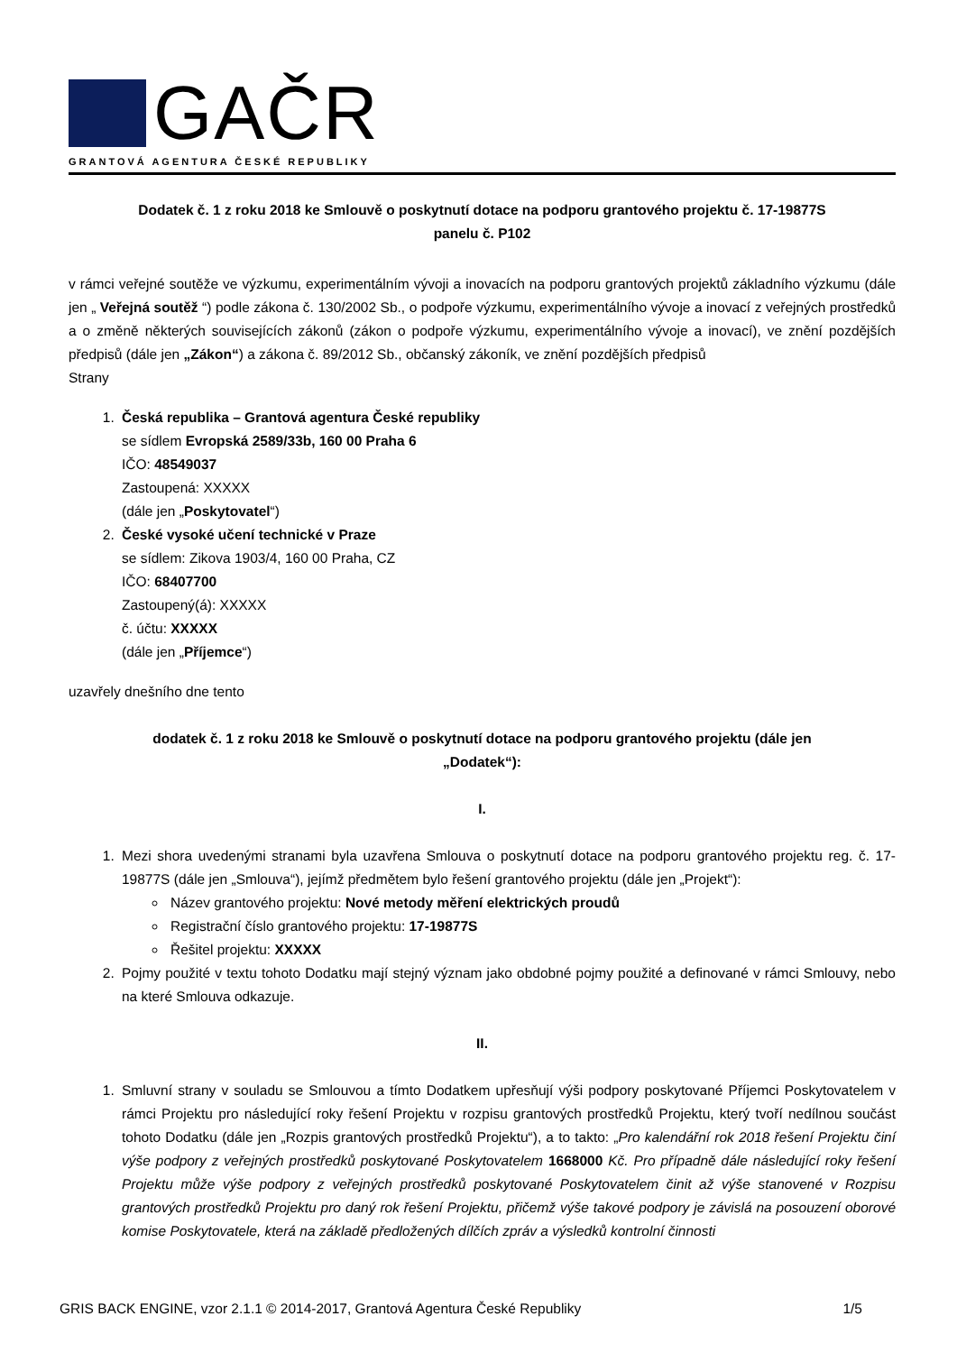GAČR
GRANTOVÁ AGENTURA ČESKÉ REPUBLIKY
Dodatek č. 1 z roku 2018 ke Smlouvě o poskytnutí dotace na podporu grantového projektu č. 17-19877S
panelu č. P102
v rámci veřejné soutěže ve výzkumu, experimentálním vývoji a inovacích na podporu grantových projektů základního výzkumu (dále jen „ Veřejná soutěž “) podle zákona č. 130/2002 Sb., o podpoře výzkumu, experimentálního vývoje a inovací z veřejných prostředků a o změně některých souvisejících zákonů (zákon o podpoře výzkumu, experimentálního vývoje a inovací), ve znění pozdějších předpisů (dále jen „Zákon“) a zákona č. 89/2012 Sb., občanský zákoník, ve znění pozdějších předpisů
Strany
1. Česká republika – Grantová agentura České republiky
se sídlem Evropská 2589/33b, 160 00 Praha 6
IČO: 48549037
Zastoupená: XXXXX
(dále jen „Poskytovatel“)
2. České vysoké učení technické v Praze
se sídlem: Zikova 1903/4, 160 00 Praha, CZ
IČO: 68407700
Zastoupený(á): XXXXX
č. účtu: XXXXX
(dále jen „Příjemce“)
uzavřely dnešního dne tento
dodatek č. 1 z roku 2018 ke Smlouvě o poskytnutí dotace na podporu grantového projektu (dále jen
„Dodatek“):
I.
1. Mezi shora uvedenými stranami byla uzavřena Smlouva o poskytnutí dotace na podporu grantového projektu reg. č. 17-19877S (dále jen „Smlouva“), jejímž předmětem bylo řešení grantového projektu (dále jen „Projekt“):
Název grantového projektu: Nové metody měření elektrických proudů
Registrační číslo grantového projektu: 17-19877S
Řešitel projektu: XXXXX
2. Pojmy použité v textu tohoto Dodatku mají stejný význam jako obdobné pojmy použité a definované v rámci Smlouvy, nebo na které Smlouva odkazuje.
II.
1. Smluvní strany v souladu se Smlouvou a tímto Dodatkem upřesňují výši podpory poskytované Příjemci Poskytovatelem v rámci Projektu pro následující roky řešení Projektu v rozpisu grantových prostředků Projektu, který tvoří nedílnou součást tohoto Dodatku (dále jen „Rozpis grantových prostředků Projektu“), a to takto: „Pro kalendářní rok 2018 řešení Projektu činí výše podpory z veřejných prostředků poskytované Poskytovatelem 1668000 Kč. Pro případně dále následující roky řešení Projektu může výše podpory z veřejných prostředků poskytované Poskytovatelem činit až výše stanovené v Rozpisu grantových prostředků Projektu pro daný rok řešení Projektu, přičemž výše takové podpory je závislá na posouzení oborové komise Poskytovatele, která na základě předložených dílčích zpráv a výsledků kontrolní činnosti
GRIS BACK ENGINE, vzor 2.1.1 © 2014-2017, Grantová Agentura České Republiky 1/5